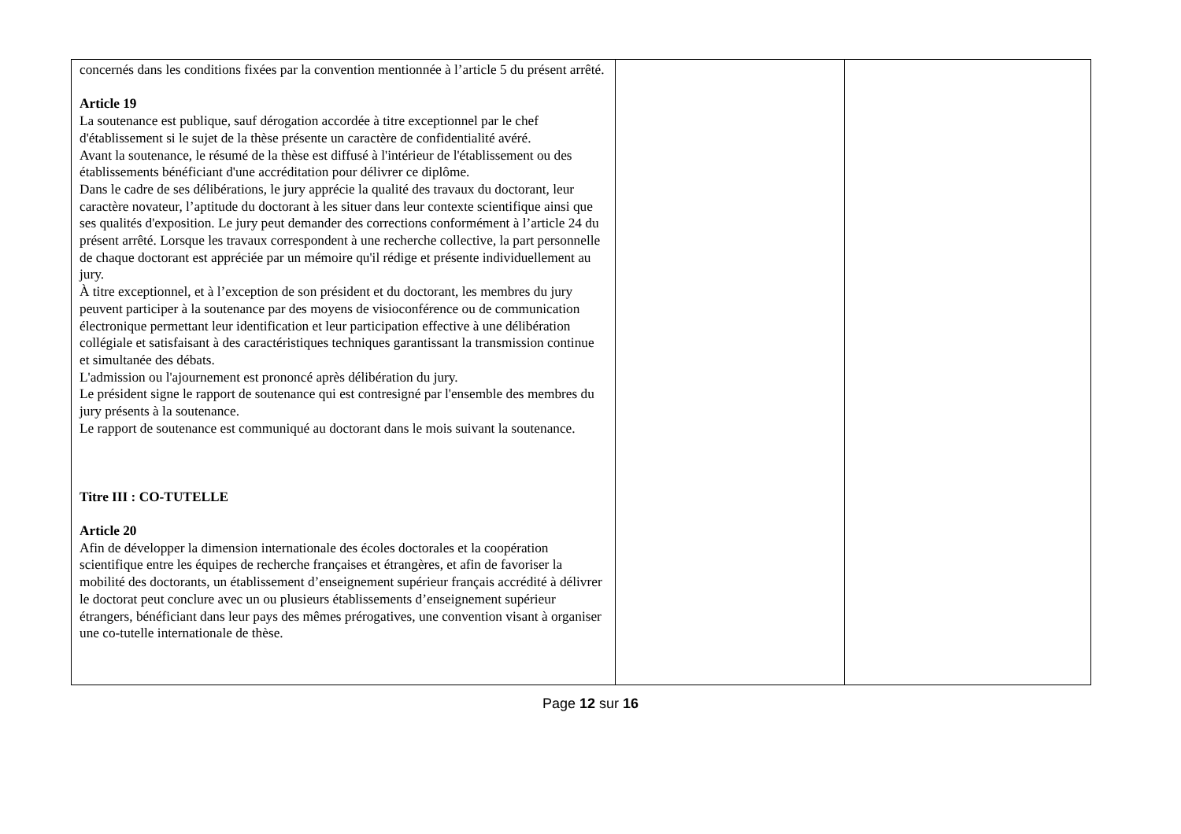| concernés dans les conditions fixées par la convention mentionnée à l’article 5 du présent arrêté. Article 19 La soutenance est publique, sauf dérogation accordée à titre exceptionnel par le chef d'établissement si le sujet de la thèse présente un caractère de confidentialité avéré. Avant la soutenance, le résumé de la thèse est diffusé à l'intérieur de l'établissement ou des établissements bénéficiant d'une accréditation pour délivrer ce diplôme. Dans le cadre de ses délibérations, le jury apprécie la qualité des travaux du doctorant, leur caractère novateur, l’aptitude du doctorant à les situer dans leur contexte scientifique ainsi que ses qualités d'exposition. Le jury peut demander des corrections conformément à l’article 24 du présent arrêté. Lorsque les travaux correspondent à une recherche collective, la part personnelle de chaque doctorant est appréciée par un mémoire qu'il rédige et présente individuellement au jury. À titre exceptionnel, et à l’exception de son président et du doctorant, les membres du jury peuvent participer à la soutenance par des moyens de visioconférence ou de communication électronique permettant leur identification et leur participation effective à une délibération collégiale et satisfaisant à des caractéristiques techniques garantissant la transmission continue et simultanée des débats. L'admission ou l'ajournement est prononcé après délibération du jury. Le président signe le rapport de soutenance qui est contresigné par l'ensemble des membres du jury présents à la soutenance. Le rapport de soutenance est communiqué au doctorant dans le mois suivant la soutenance. Titre III : CO-TUTELLE Article 20 Afin de développer la dimension internationale des écoles doctorales et la coopération scientifique entre les équipes de recherche françaises et étrangères, et afin de favoriser la mobilité des doctorants, un établissement d’enseignement supérieur français accrédité à délivrer le doctorat peut conclure avec un ou plusieurs établissements d’enseignement supérieur étrangers, bénéficiant dans leur pays des mêmes prérogatives, une convention visant à organiser une co-tutelle internationale de thèse. | | |
Page 12 sur 16